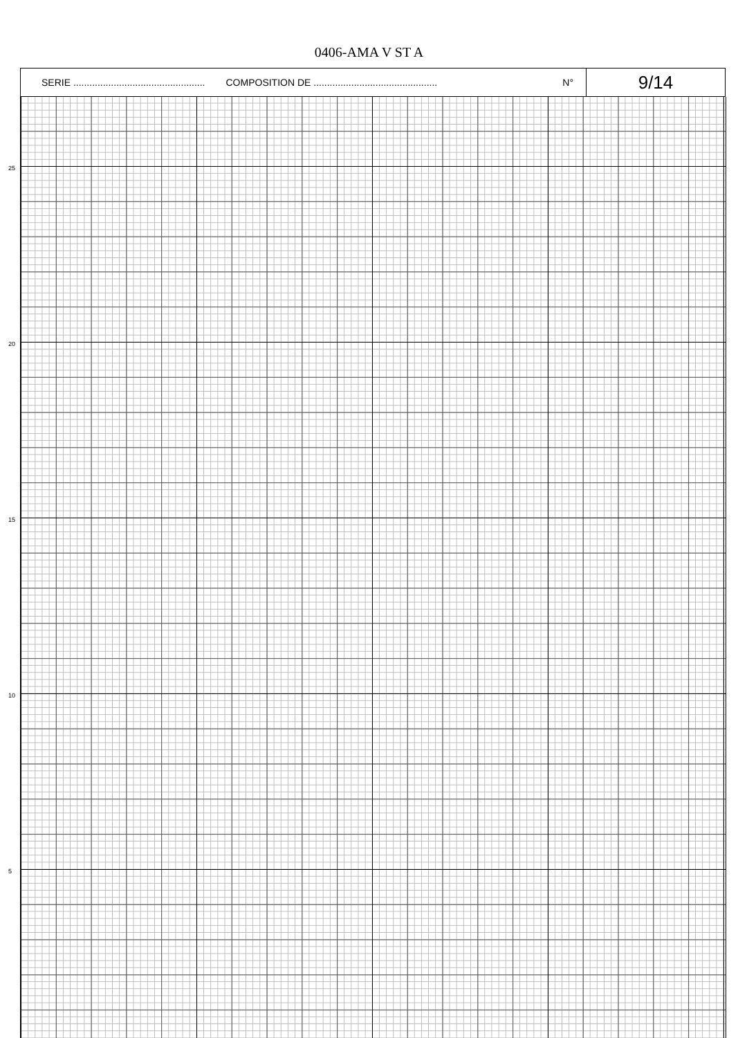0406-AMA V ST A
SERIE ................................................. COMPOSITION DE ..............................................
N°
9/14
25
20
15
10
5